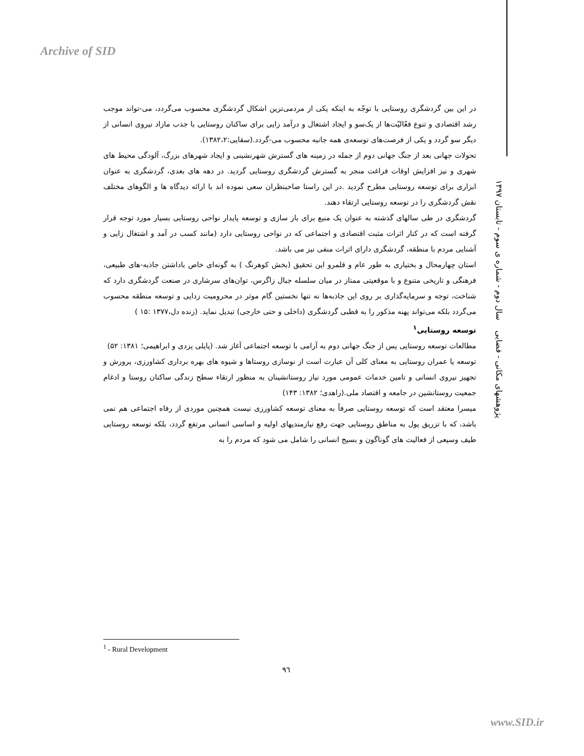Archive of SID
در این بین گردشگری روستایی با توجّه به اینکه یکی از مردمی‌ترین اشکال گردشگری محسوب می‌گردد، می-تواند موجب رشد اقتصادی و تنوع فعّالیّت‌ها از یک‌سو و ایجاد اشتغال و درآمد زایی برای ساکنان روستایی با جذب مازاد نیروی انسانی از دیگر سو گردد و یکی از فرصت‌های توسعه‌ی همه جانبه محسوب می-گردد.(سقایی:۱۳۸۲،۲).
تحولات جهانی بعد از جنگ جهانی دوم از جمله در زمینه های گسترش شهرنشینی و ایجاد شهرهای بزرگ، آلودگی محیط های شهری و نیز افزایش اوقات فراغت منجر به گسترش گردشگری روستایی گردید. در دهه های بعدی، گردشگری به عنوان ابزاری برای توسعه روستایی مطرح گردید .در این راستا صاحبنظران سعی نموده اند با ارائه دیدگاه ها و الگوهای مختلف نقش گردشگری را در توسعه روستایی ارتقاء دهند.
گردشگری در طی سالهای گذشته به عنوان یک منبع برای باز سازی و توسعه پایدار نواحی روستایی بسیار مورد توجه قرار گرفته است که در کنار اثرات مثبت اقتصادی و اجتماعی که در نواحی روستایی دارد (مانند کسب در آمد و اشتغال زایی و آشنایی مردم با منطقه، گردشگری دارای اثرات منفی نیز می باشد.
استان چهارمحال و بختیاری به طور عام و قلمرو این تحقیق (بخش کوهرنگ ) به گونه‌ای خاص باداشتن جاذبه-های طبیعی، فرهنگی و تاریخی متنوع و با موقعیتی ممتاز در میان سلسله جبال زاگرس، توان‌های سرشاری در صنعت گردشگری دارد که شناخت، توجه و سرمایه‌گذاری بر روی این جاذبه‌ها نه تنها نخستین گام موثر در محرومیت زدایی و توسعه منطقه محسوب می‌گردد بلکه می‌تواند پهنه مذکور را به قطبی گردشگری (داخلی و حتی خارجی) تبدیل نماید. (زنده دل،۱۳۷۷ :۱۵ )
توسعه روستایی<sup>۱</sup>
مطالعات توسعه روستایی پس از جنگ جهانی دوم به آرامی با توسعه اجتماعی آغاز شد. (پاپلی یزدی و ابراهیمی؛ ۱۳۸۱: ۵۲)
توسعه یا عمران روستایی به معنای کلی آن عبارت است از نوسازی روستاها و شیوه های بهره برداری کشاورزی، پرورش و تجهیز نیروی انسانی و تامین خدمات عمومی مورد نیاز روستانشینان به منظور ارتقاء سطح زندگی ساکنان روستا و ادغام جمعیت روستانشین در جامعه و اقتصاد ملی.(زاهدی؛ ۱۳۸۲: ۱۴۳)
میسرا معتقد است که توسعه روستایی صرفاً به معنای توسعه کشاورزی نیست همچنین موردی از رفاه اجتماعی هم نمی باشد، که با تزریق پول به مناطق روستایی جهت رفع نیازمندیهای اولیه و اساسی انسانی مرتفع گردد، بلکه توسعه روستایی طیف وسیعی از فعالیت های گوناگون و بسیج انسانی را شامل می شود که مردم را به
پژوهشهای مکانی - فضایی سال دوم - شماره ی سوم - تابستان ۱۳۹۷
<sup>1</sup> - Rural Development
۹٦
www.SID.ir